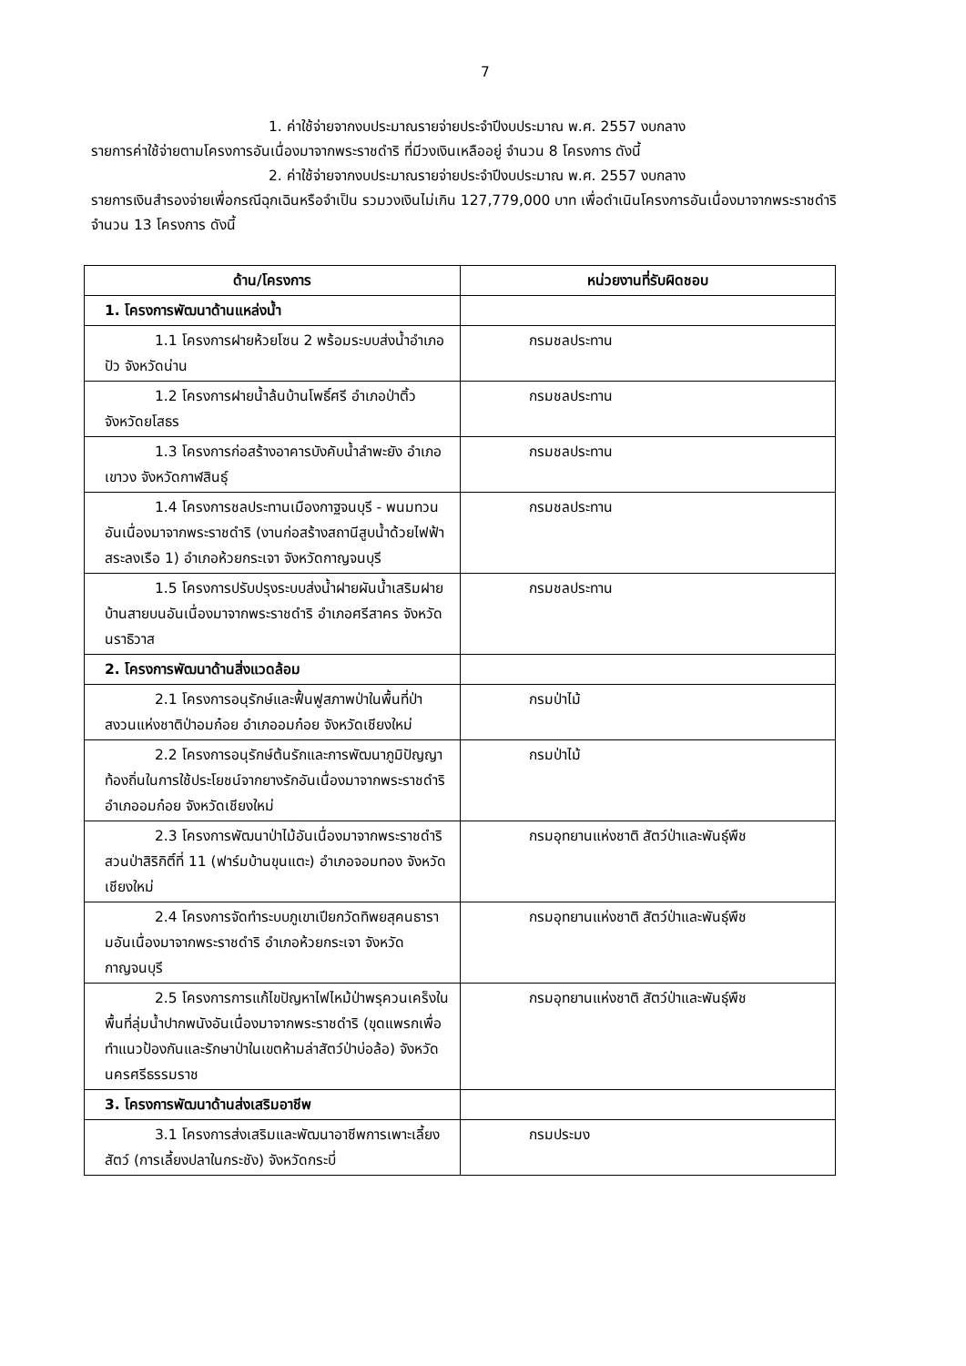7
1. ค่าใช้จ่ายจากงบประมาณรายจ่ายประจำปีงบประมาณ พ.ศ. 2557 งบกลาง
รายการค่าใช้จ่ายตามโครงการอันเนื่องมาจากพระราชดำริ ที่มีวงเงินเหลืออยู่ จำนวน 8 โครงการ ดังนี้
2. ค่าใช้จ่ายจากงบประมาณรายจ่ายประจำปีงบประมาณ พ.ศ. 2557 งบกลาง
รายการเงินสำรองจ่ายเพื่อกรณีฉุกเฉินหรือจำเป็น รวมวงเงินไม่เกิน 127,779,000 บาท เพื่อดำเนินโครงการอันเนื่องมาจากพระราชดำริ จำนวน 13 โครงการ ดังนี้
| ด้าน/โครงการ | หน่วยงานที่รับผิดชอบ |
| --- | --- |
| 1. โครงการพัฒนาด้านแหล่งน้ำ | |
| 1.1 โครงการฝายห้วยโซน 2 พร้อมระบบส่งน้ำอำเภอปัว จังหวัดน่าน | กรมชลประทาน |
| 1.2 โครงการฝายน้ำล้นบ้านโพธิ์ศรี อำเภอป่าติ้ว จังหวัดยโสธร | กรมชลประทาน |
| 1.3 โครงการก่อสร้างอาคารบังคับน้ำลำพะยัง อำเภอเขาวง จังหวัดกาฬสินธุ์ | กรมชลประทาน |
| 1.4 โครงการชลประทานเมืองกาฐจนบุรี - พนมทวนอันเนื่องมาจากพระราชดำริ (งานก่อสร้างสถานีสูบน้ำด้วยไฟฟ้าสระลงเรือ 1) อำเภอห้วยกระเจา จังหวัดกาญจนบุรี | กรมชลประทาน |
| 1.5 โครงการปรับปรุงระบบส่งน้ำฝายผันน้ำเสริมฝายบ้านสายบนอันเนื่องมาจากพระราชดำริ อำเภอศรีสาคร จังหวัดนราธิวาส | กรมชลประทาน |
| 2. โครงการพัฒนาด้านสิ่งแวดล้อม | |
| 2.1 โครงการอนุรักษ์และฟื้นฟูสภาพป่าในพื้นที่ป่าสงวนแห่งชาติป่าอมก๋อย อำเภออมก๋อย จังหวัดเชียงใหม่ | กรมป่าไม้ |
| 2.2 โครงการอนุรักษ์ต้นรักและการพัฒนาภูมิปัญญาท้องถิ่นในการใช้ประโยชน์จากยางรักอันเนื่องมาจากพระราชดำริ อำเภออมก๋อย จังหวัดเชียงใหม่ | กรมป่าไม้ |
| 2.3 โครงการพัฒนาป่าไม้อันเนื่องมาจากพระราชดำริสวนป่าสิริกิติ์ที่ 11 (ฟาร์มบ้านขุนแตะ) อำเภอจอมทอง จังหวัดเชียงใหม่ | กรมอุทยานแห่งชาติ สัตว์ป่าและพันธุ์พืช |
| 2.4 โครงการจัดทำระบบภูเขาเปียกวัดทิพยสุคนธารามอันเนื่องมาจากพระราชดำริ อำเภอห้วยกระเจา จังหวัดกาญจนบุรี | กรมอุทยานแห่งชาติ สัตว์ป่าและพันธุ์พืช |
| 2.5 โครงการการแก้ไขปัญหาไฟไหม้ป่าพรุควนเคร็งในพื้นที่ลุ่มน้ำปากพนังอันเนื่องมาจากพระราชดำริ (ขุดแพรกเพื่อทำแนวป้องกันและรักษาป่าในเขตห้ามล่าสัตว์ป่าบ่อล้อ) จังหวัดนครศรีธรรมราช | กรมอุทยานแห่งชาติ สัตว์ป่าและพันธุ์พืช |
| 3. โครงการพัฒนาด้านส่งเสริมอาชีพ | |
| 3.1 โครงการส่งเสริมและพัฒนาอาชีพการเพาะเลี้ยงสัตว์ (การเลี้ยงปลาในกระชัง) จังหวัดกระบี่ | กรมประมง |